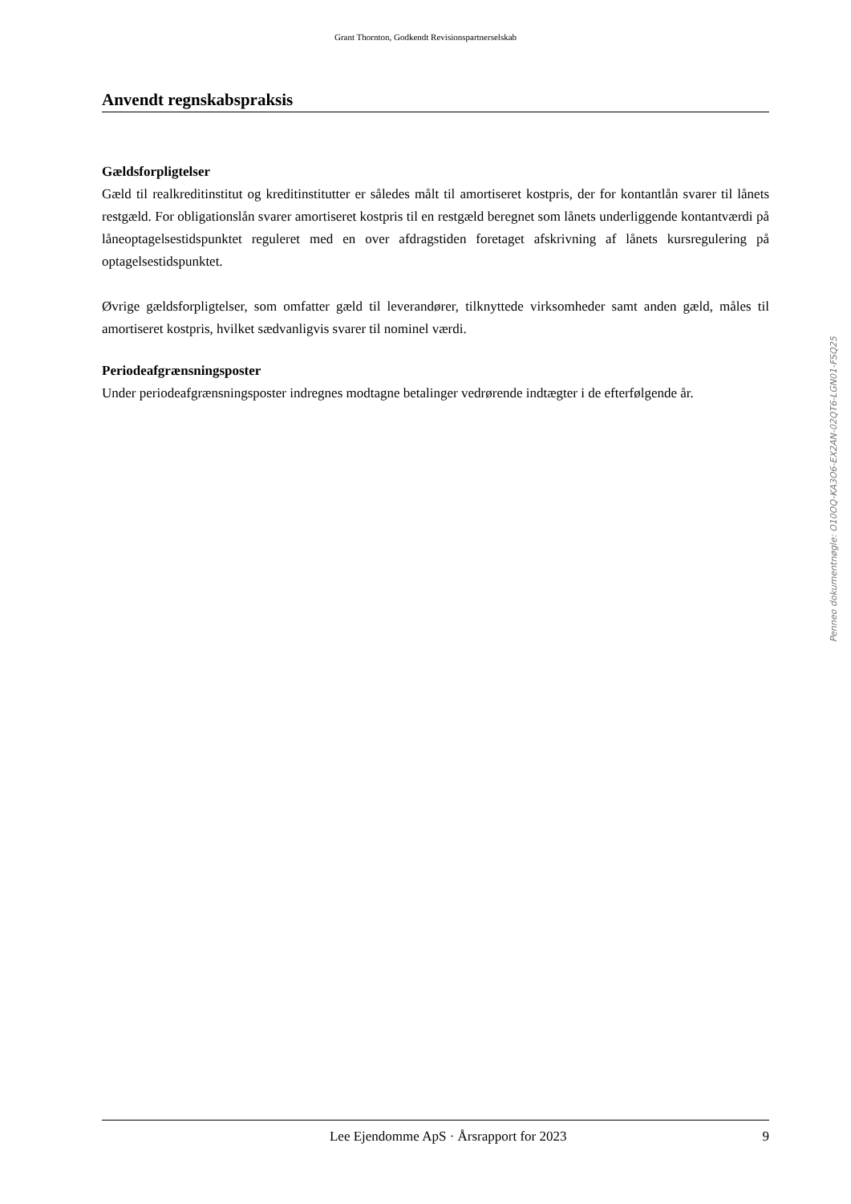Grant Thornton, Godkendt Revisionspartnerselskab
Anvendt regnskabspraksis
Gældsforpligtelser
Gæld til realkreditinstitut og kreditinstitutter er således målt til amortiseret kostpris, der for kontantlån svarer til lånets restgæld. For obligationslån svarer amortiseret kostpris til en restgæld beregnet som lånets underliggende kontantværdi på låneoptagelsestidspunktet reguleret med en over afdragstiden foretaget afskrivning af lånets kursregulering på optagelsestidspunktet.
Øvrige gældsforpligtelser, som omfatter gæld til leverandører, tilknyttede virksomheder samt anden gæld, måles til amortiseret kostpris, hvilket sædvanligvis svarer til nominel værdi.
Periodeafgrænsningsposter
Under periodeafgrænsningsposter indregnes modtagne betalinger vedrørende indtægter i de efterfølgende år.
Penneo dokumentnøgle: O10OQ-KA3O6-EX2AN-02QT6-LGN01-FSQ25
Lee Ejendomme ApS · Årsrapport for 2023 9